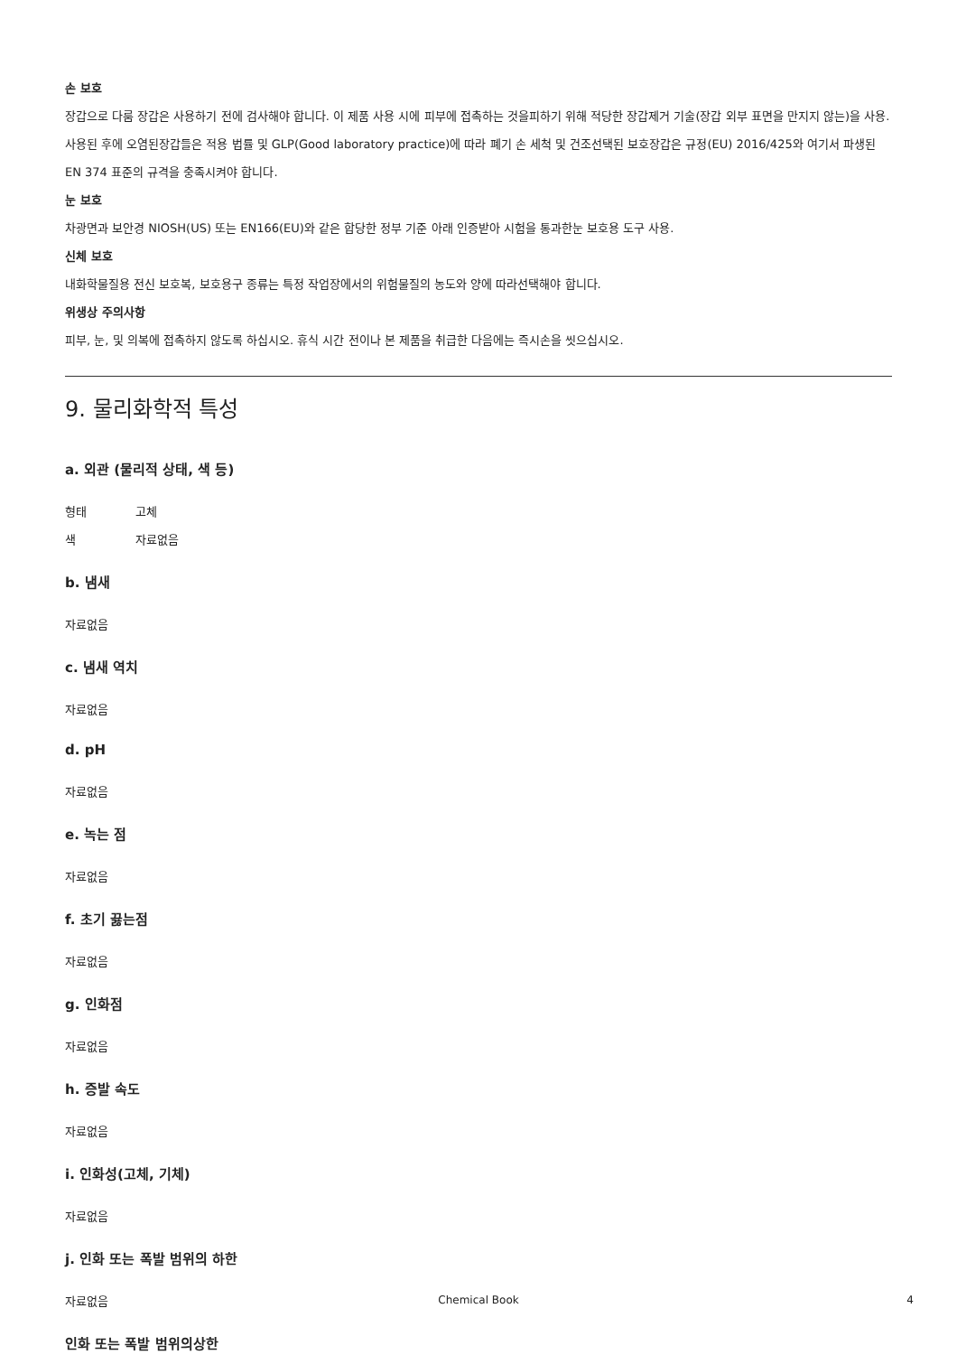손 보호
장갑으로 다룸 장갑은 사용하기 전에 검사해야 합니다. 이 제품 사용 시에 피부에 접촉하는 것을피하기 위해 적당한 장갑제거 기술(장갑 외부 표면을 만지지 않는)을 사용. 사용된 후에 오염된장갑들은 적용 법률 및 GLP(Good laboratory practice)에 따라 폐기 손 세척 및 건조선택된 보호장갑은 규정(EU) 2016/425와 여기서 파생된 EN 374 표준의 규격을 충족시켜야 합니다.
눈 보호
차광면과 보안경 NIOSH(US) 또는 EN166(EU)와 같은 합당한 정부 기준 아래 인증받아 시험을 통과한눈 보호용 도구 사용.
신체 보호
내화학물질용 전신 보호복, 보호용구 종류는 특정 작업장에서의 위험물질의 농도와 양에 따라선택해야 합니다.
위생상 주의사항
피부, 눈, 및 의복에 접촉하지 않도록 하십시오. 휴식 시간 전이나 본 제품을 취급한 다음에는 즉시손을 씻으십시오.
9. 물리화학적 특성
a. 외관 (물리적 상태, 색 등)
형태 고체
색 자료없음
b. 냄새
자료없음
c. 냄새 역치
자료없음
d. pH
자료없음
e. 녹는 점
자료없음
f. 초기 끓는점
자료없음
g. 인화점
자료없음
h. 증발 속도
자료없음
i. 인화성(고체, 기체)
자료없음
j. 인화 또는 폭발 범위의 하한
자료없음
인화 또는 폭발 범위의상한
Chemical Book 4